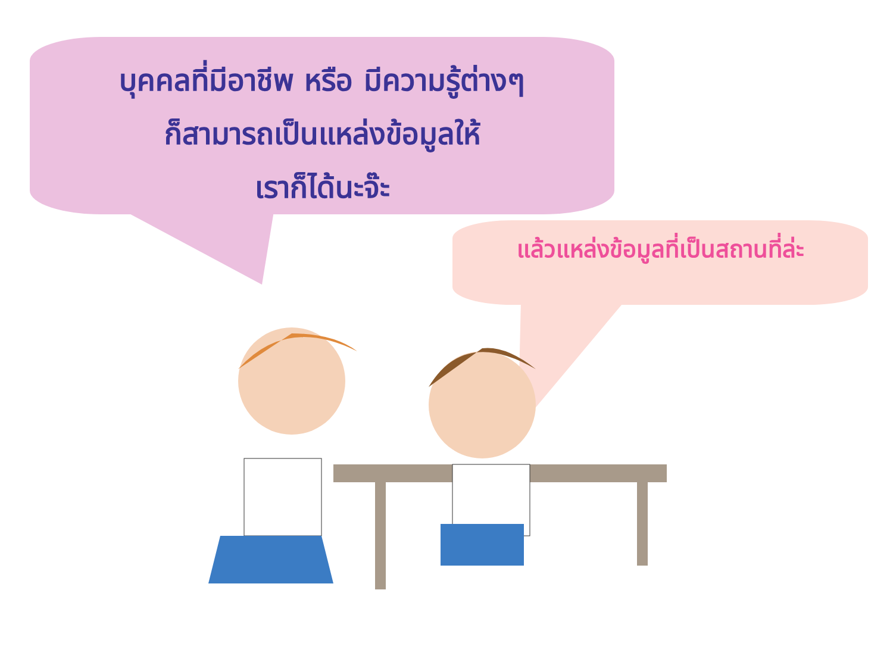บุคคลที่มีอาชีพ หรือ มีความรู้ต่างๆ
ก็สามารถเป็นแหล่งข้อมูลให้
เราก็ได้นะจ๊ะ
แล้วแหล่งข้อมูลที่เป็นสถานที่ล่ะ